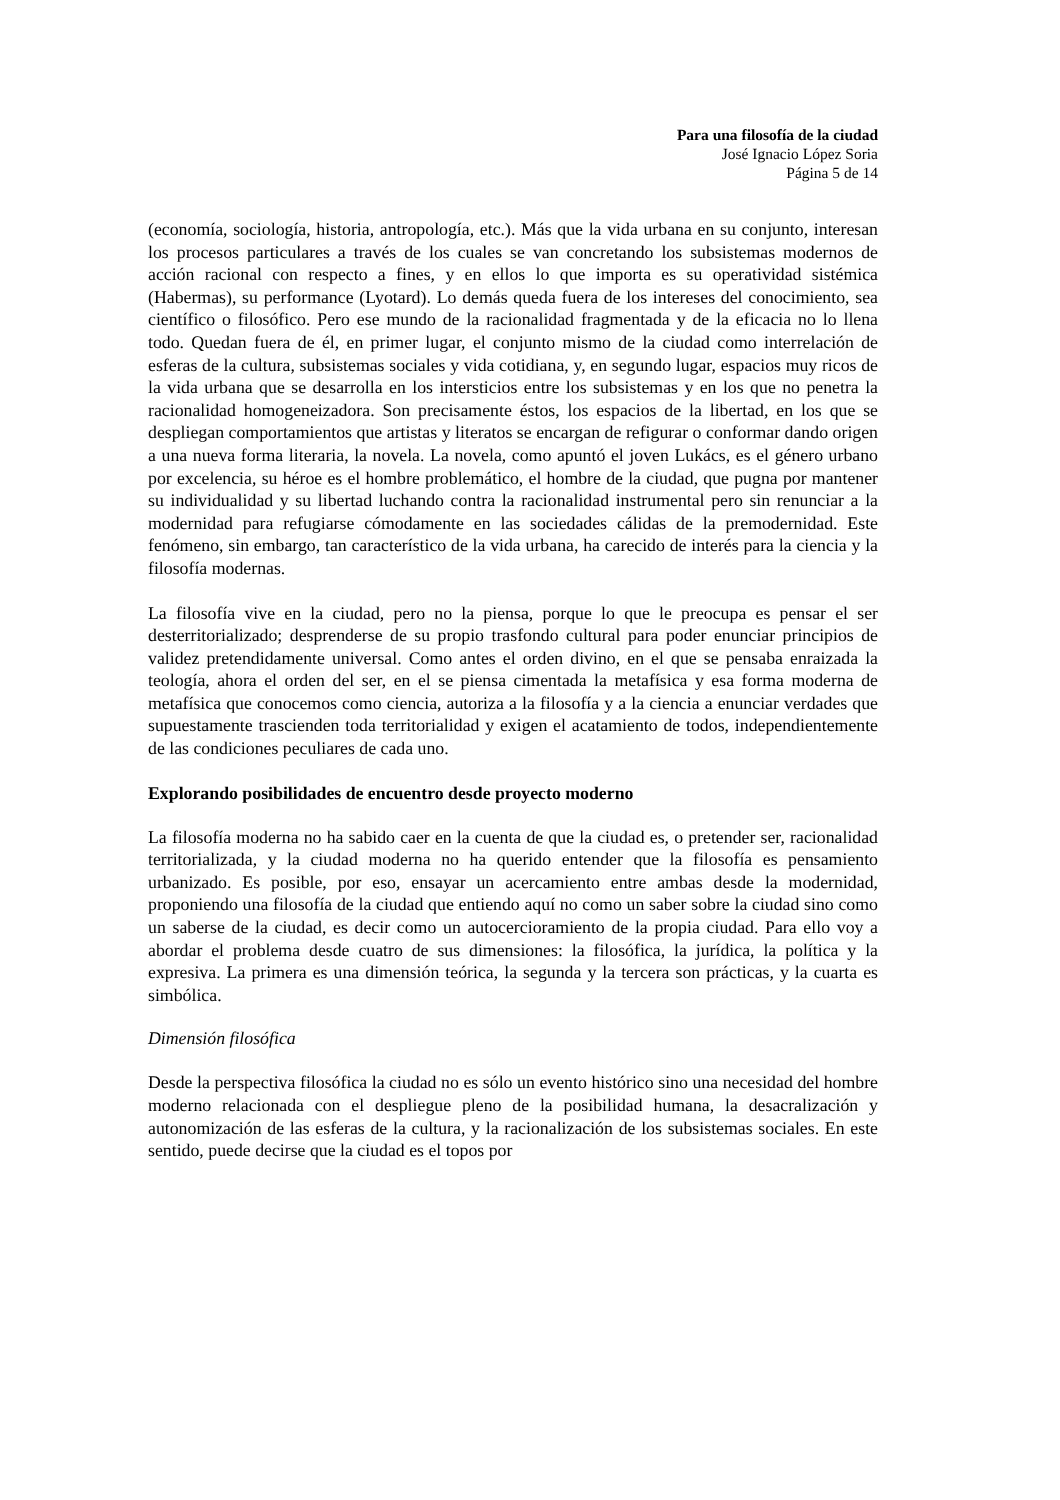Para una filosofía de la ciudad
José Ignacio López Soria
Página 5 de 14
(economía, sociología, historia, antropología, etc.). Más que la vida urbana en su conjunto, interesan los procesos particulares a través de los cuales se van concretando los subsistemas modernos de acción racional con respecto a fines, y en ellos lo que importa es su operatividad sistémica (Habermas), su performance (Lyotard). Lo demás queda fuera de los intereses del conocimiento, sea científico o filosófico. Pero ese mundo de la racionalidad fragmentada y de la eficacia no lo llena todo. Quedan fuera de él, en primer lugar, el conjunto mismo de la ciudad como interrelación de esferas de la cultura, subsistemas sociales y vida cotidiana, y, en segundo lugar, espacios muy ricos de la vida urbana que se desarrolla en los intersticios entre los subsistemas y en los que no penetra la racionalidad homogeneizadora. Son precisamente éstos, los espacios de la libertad, en los que se despliegan comportamientos que artistas y literatos se encargan de refigurar o conformar dando origen a una nueva forma literaria, la novela. La novela, como apuntó el joven Lukács, es el género urbano por excelencia, su héroe es el hombre problemático, el hombre de la ciudad, que pugna por mantener su individualidad y su libertad luchando contra la racionalidad instrumental pero sin renunciar a la modernidad para refugiarse cómodamente en las sociedades cálidas de la premodernidad. Este fenómeno, sin embargo, tan característico de la vida urbana, ha carecido de interés para la ciencia y la filosofía modernas.
La filosofía vive en la ciudad, pero no la piensa, porque lo que le preocupa es pensar el ser desterritorializado; desprenderse de su propio trasfondo cultural para poder enunciar principios de validez pretendidamente universal. Como antes el orden divino, en el que se pensaba enraizada la teología, ahora el orden del ser, en el se piensa cimentada la metafísica y esa forma moderna de metafísica que conocemos como ciencia, autoriza a la filosofía y a la ciencia a enunciar verdades que supuestamente trascienden toda territorialidad y exigen el acatamiento de todos, independientemente de las condiciones peculiares de cada uno.
Explorando posibilidades de encuentro desde proyecto moderno
La filosofía moderna no ha sabido caer en la cuenta de que la ciudad es, o pretender ser, racionalidad territorializada, y la ciudad moderna no ha querido entender que la filosofía es pensamiento urbanizado. Es posible, por eso, ensayar un acercamiento entre ambas desde la modernidad, proponiendo una filosofía de la ciudad que entiendo aquí no como un saber sobre la ciudad sino como un saberse de la ciudad, es decir como un autocercioramiento de la propia ciudad. Para ello voy a abordar el problema desde cuatro de sus dimensiones: la filosófica, la jurídica, la política y la expresiva. La primera es una dimensión teórica, la segunda y la tercera son prácticas, y la cuarta es simbólica.
Dimensión filosófica
Desde la perspectiva filosófica la ciudad no es sólo un evento histórico sino una necesidad del hombre moderno relacionada con el despliegue pleno de la posibilidad humana, la desacralización y autonomización de las esferas de la cultura, y la racionalización de los subsistemas sociales. En este sentido, puede decirse que la ciudad es el topos por